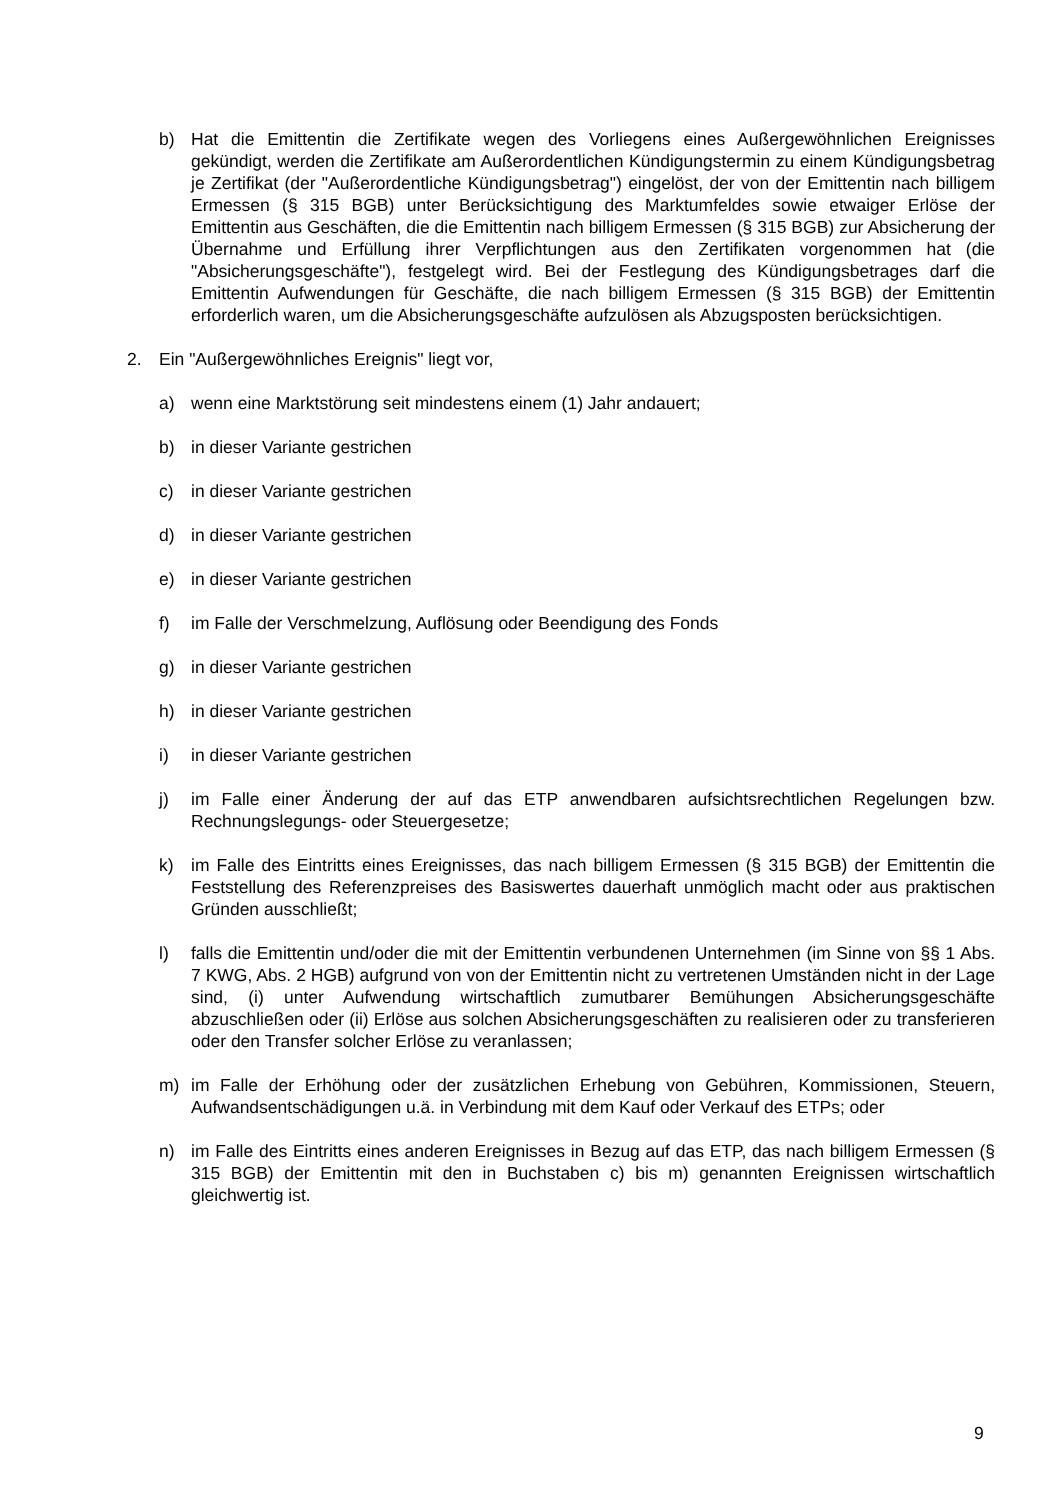b) Hat die Emittentin die Zertifikate wegen des Vorliegens eines Außergewöhnlichen Ereignisses gekündigt, werden die Zertifikate am Außerordentlichen Kündigungstermin zu einem Kündigungsbetrag je Zertifikat (der "Außerordentliche Kündigungsbetrag") eingelöst, der von der Emittentin nach billigem Ermessen (§ 315 BGB) unter Berücksichtigung des Marktumfeldes sowie etwaiger Erlöse der Emittentin aus Geschäften, die die Emittentin nach billigem Ermessen (§ 315 BGB) zur Absicherung der Übernahme und Erfüllung ihrer Verpflichtungen aus den Zertifikaten vorgenommen hat (die "Absicherungsgeschäfte"), festgelegt wird. Bei der Festlegung des Kündigungsbetrages darf die Emittentin Aufwendungen für Geschäfte, die nach billigem Ermessen (§ 315 BGB) der Emittentin erforderlich waren, um die Absicherungsgeschäfte aufzulösen als Abzugsposten berücksichtigen.
2. Ein "Außergewöhnliches Ereignis" liegt vor,
a) wenn eine Marktstörung seit mindestens einem (1) Jahr andauert;
b) in dieser Variante gestrichen
c) in dieser Variante gestrichen
d) in dieser Variante gestrichen
e) in dieser Variante gestrichen
f) im Falle der Verschmelzung, Auflösung oder Beendigung des Fonds
g) in dieser Variante gestrichen
h) in dieser Variante gestrichen
i) in dieser Variante gestrichen
j) im Falle einer Änderung der auf das ETP anwendbaren aufsichtsrechtlichen Regelungen bzw. Rechnungslegungs- oder Steuergesetze;
k) im Falle des Eintritts eines Ereignisses, das nach billigem Ermessen (§ 315 BGB) der Emittentin die Feststellung des Referenzpreises des Basiswertes dauerhaft unmöglich macht oder aus praktischen Gründen ausschließt;
l) falls die Emittentin und/oder die mit der Emittentin verbundenen Unternehmen (im Sinne von §§ 1 Abs. 7 KWG, Abs. 2 HGB) aufgrund von von der Emittentin nicht zu vertretenen Umständen nicht in der Lage sind, (i) unter Aufwendung wirtschaftlich zumutbarer Bemühungen Absicherungsgeschäfte abzuschließen oder (ii) Erlöse aus solchen Absicherungsgeschäften zu realisieren oder zu transferieren oder den Transfer solcher Erlöse zu veranlassen;
m) im Falle der Erhöhung oder der zusätzlichen Erhebung von Gebühren, Kommissionen, Steuern, Aufwandsentschädigungen u.ä. in Verbindung mit dem Kauf oder Verkauf des ETPs; oder
n) im Falle des Eintritts eines anderen Ereignisses in Bezug auf das ETP, das nach billigem Ermessen (§ 315 BGB) der Emittentin mit den in Buchstaben c) bis m) genannten Ereignissen wirtschaftlich gleichwertig ist.
9